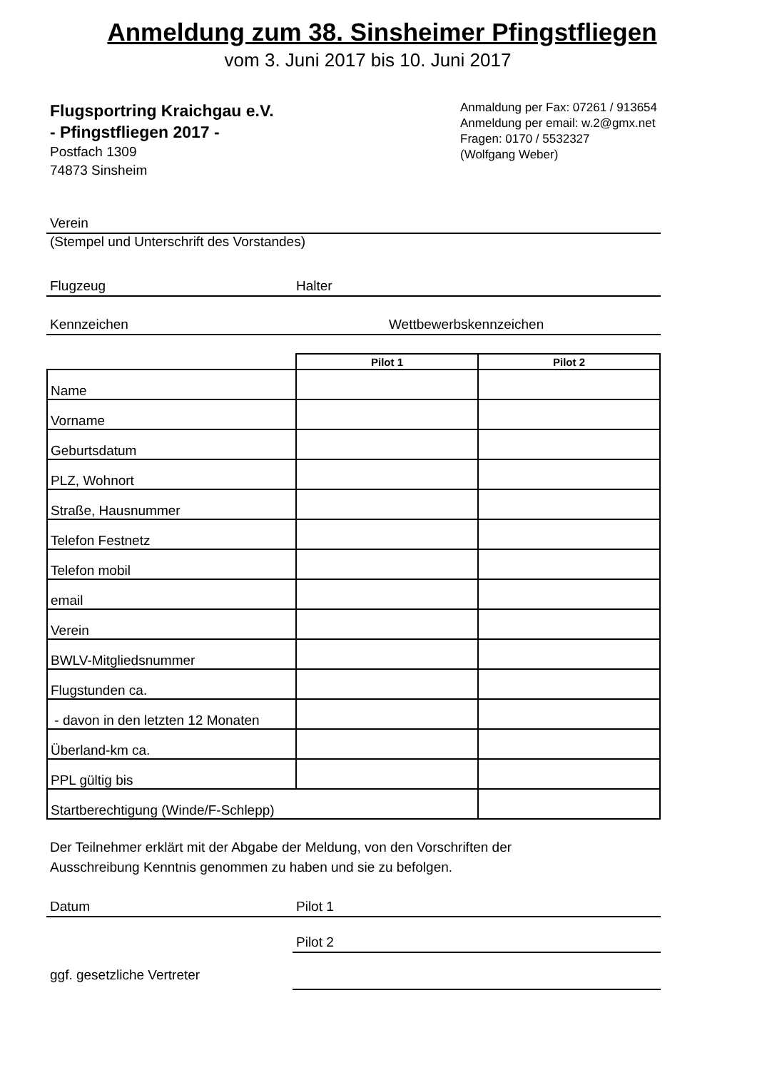Anmeldung zum 38. Sinsheimer Pfingstfliegen
vom 3. Juni 2017 bis 10. Juni 2017
Flugsportring Kraichgau e.V.
- Pfingstfliegen 2017 -
Postfach 1309
74873 Sinsheim
Anmaldung per Fax: 07261 / 913654
Anmeldung per email: w.2@gmx.net
Fragen: 0170 / 5532327
(Wolfgang Weber)
Verein
(Stempel und Unterschrift des Vorstandes)
Flugzeug Halter
Kennzeichen Wettbewerbskennzeichen
| | Pilot 1 | Pilot 2 |
| --- | --- | --- |
| Name | | |
| Vorname | | |
| Geburtsdatum | | |
| PLZ, Wohnort | | |
| Straße, Hausnummer | | |
| Telefon Festnetz | | |
| Telefon mobil | | |
| email | | |
| Verein | | |
| BWLV-Mitgliedsnummer | | |
| Flugstunden ca. | | |
| - davon in den letzten 12 Monaten | | |
| Überland-km ca. | | |
| PPL gültig bis | | |
| Startberechtigung (Winde/F-Schlepp) | | |
Der Teilnehmer erklärt mit der Abgabe der Meldung, von den Vorschriften der
Ausschreibung Kenntnis genommen zu haben und sie zu befolgen.
Datum Pilot 1
Pilot 2
ggf. gesetzliche Vertreter